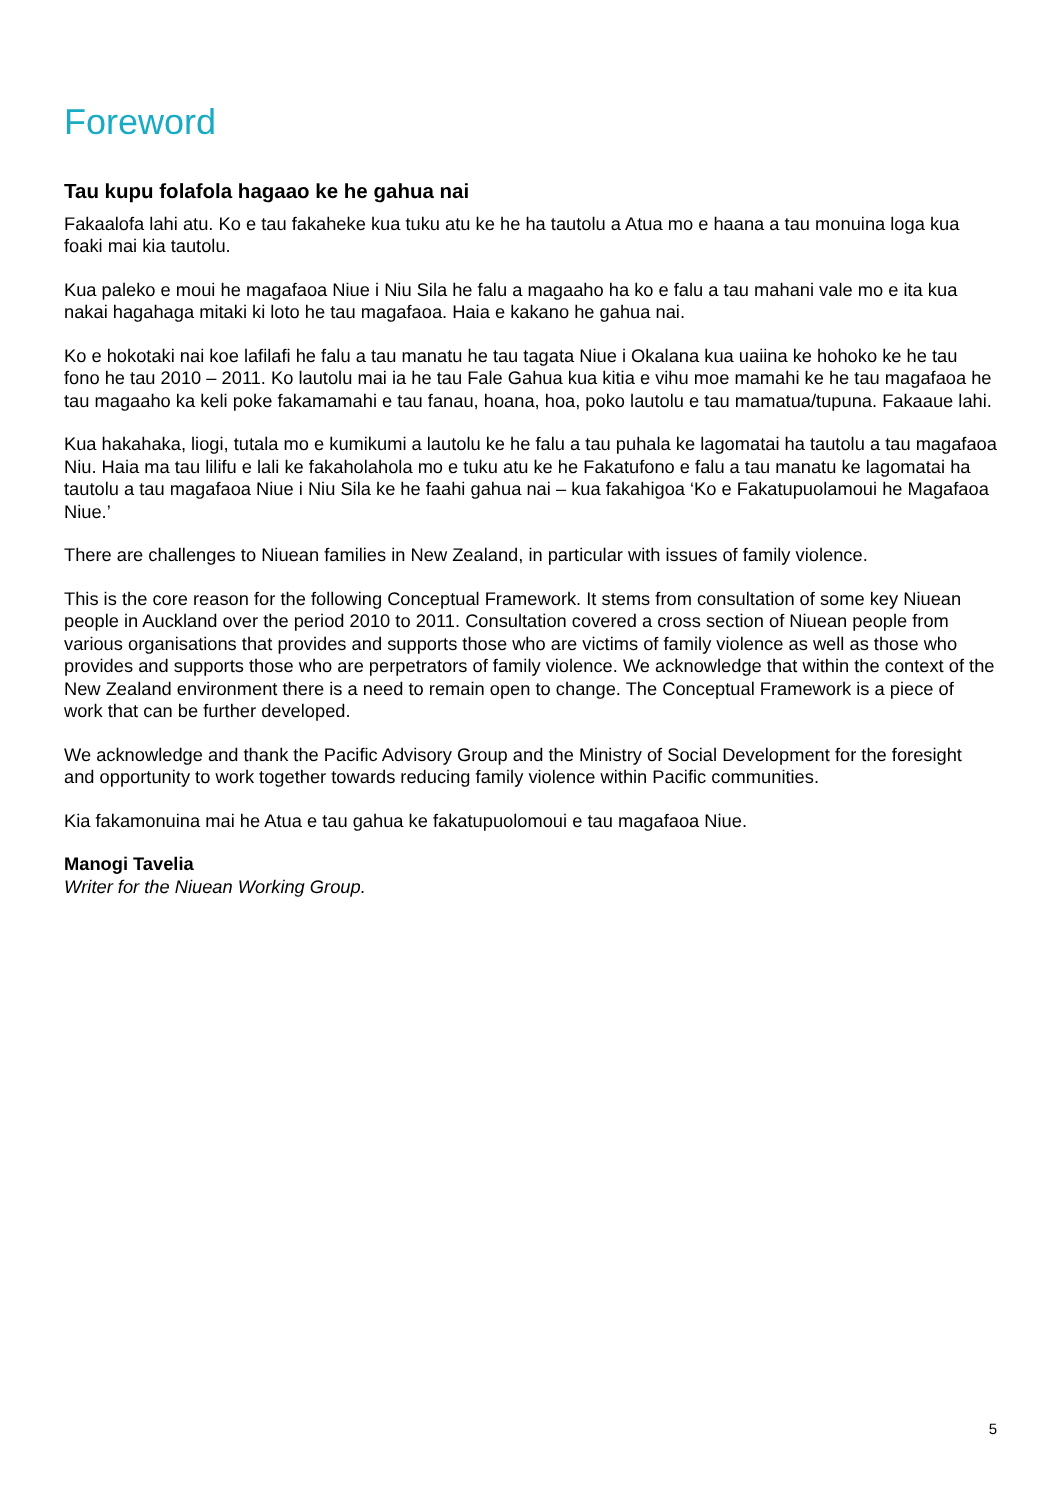Foreword
Tau kupu folafola hagaao ke he gahua nai
Fakaalofa lahi atu. Ko e tau fakaheke kua tuku atu ke he ha tautolu a Atua mo e haana a tau monuina loga kua foaki mai kia tautolu.
Kua paleko e moui he magafaoa Niue i Niu Sila he falu a magaaho ha ko e falu a tau mahani vale mo e ita kua nakai hagahaga mitaki ki loto he tau magafaoa. Haia e kakano he gahua nai.
Ko e hokotaki nai koe lafilafi he falu a tau manatu he tau tagata Niue i Okalana kua uaiina ke hohoko ke he tau fono he tau 2010 – 2011. Ko lautolu mai ia he tau Fale Gahua kua kitia e vihu moe mamahi ke he tau magafaoa he tau magaaho ka keli poke fakamamahi e tau fanau, hoana, hoa, poko lautolu e tau mamatua/tupuna. Fakaaue lahi.
Kua hakahaka, liogi, tutala mo e kumikumi a lautolu ke he falu a tau puhala ke lagomatai ha tautolu a tau magafaoa Niu. Haia ma tau lilifu e lali ke fakaholahola mo e tuku atu ke he Fakatufono e falu a tau manatu ke lagomatai ha tautolu a tau magafaoa Niue i Niu Sila ke he faahi gahua nai – kua fakahigoa ‘Ko e Fakatupuolamoui he Magafaoa Niue.’
There are challenges to Niuean families in New Zealand, in particular with issues of family violence.
This is the core reason for the following Conceptual Framework. It stems from consultation of some key Niuean people in Auckland over the period 2010 to 2011. Consultation covered a cross section of Niuean people from various organisations that provides and supports those who are victims of family violence as well as those who provides and supports those who are perpetrators of family violence. We acknowledge that within the context of the New Zealand environment there is a need to remain open to change. The Conceptual Framework is a piece of work that can be further developed.
We acknowledge and thank the Pacific Advisory Group and the Ministry of Social Development for the foresight and opportunity to work together towards reducing family violence within Pacific communities.
Kia fakamonuina mai he Atua e tau gahua ke fakatupuolomoui e tau magafaoa Niue.
Manogi Tavelia
Writer for the Niuean Working Group.
5